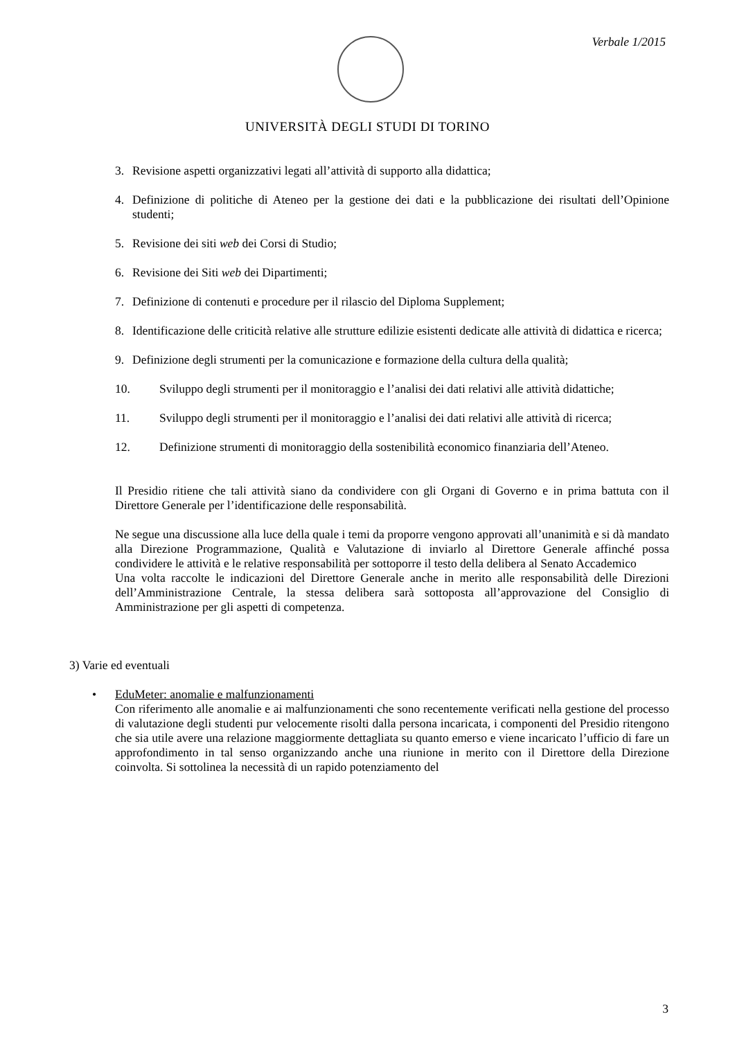Verbale 1/2015
UNIVERSITÀ DEGLI STUDI DI TORINO
3. Revisione aspetti organizzativi legati all’attività di supporto alla didattica;
4. Definizione di politiche di Ateneo per la gestione dei dati e la pubblicazione dei risultati dell’Opinione studenti;
5. Revisione dei siti web dei Corsi di Studio;
6. Revisione dei Siti web dei Dipartimenti;
7. Definizione di contenuti e procedure per il rilascio del Diploma Supplement;
8. Identificazione delle criticità relative alle strutture edilizie esistenti dedicate alle attività di didattica e ricerca;
9. Definizione degli strumenti per la comunicazione e formazione della cultura della qualità;
10. Sviluppo degli strumenti per il monitoraggio e l’analisi dei dati relativi alle attività didattiche;
11. Sviluppo degli strumenti per il monitoraggio e l’analisi dei dati relativi alle attività di ricerca;
12. Definizione strumenti di monitoraggio della sostenibilità economico finanziaria dell’Ateneo.
Il Presidio ritiene che tali attività siano da condividere con gli Organi di Governo e in prima battuta con il Direttore Generale per l’identificazione delle responsabilità.
Ne segue una discussione alla luce della quale i temi da proporre vengono approvati all’unanimità e si dà mandato alla Direzione Programmazione, Qualità e Valutazione di inviarlo al Direttore Generale affinché possa condividere le attività e le relative responsabilità per sottoporre il testo della delibera al Senato Accademico
Una volta raccolte le indicazioni del Direttore Generale anche in merito alle responsabilità delle Direzioni dell’Amministrazione Centrale, la stessa delibera sarà sottoposta all’approvazione del Consiglio di Amministrazione per gli aspetti di competenza.
3) Varie ed eventuali
• EduMeter: anomalie e malfunzionamenti
Con riferimento alle anomalie e ai malfunzionamenti che sono recentemente verificati nella gestione del processo di valutazione degli studenti pur velocemente risolti dalla persona incaricata, i componenti del Presidio ritengono che sia utile avere una relazione maggiormente dettagliata su quanto emerso e viene incaricato l’ufficio di fare un approfondimento in tal senso organizzando anche una riunione in merito con il Direttore della Direzione coinvolta. Si sottolinea la necessità di un rapido potenziamento del
3